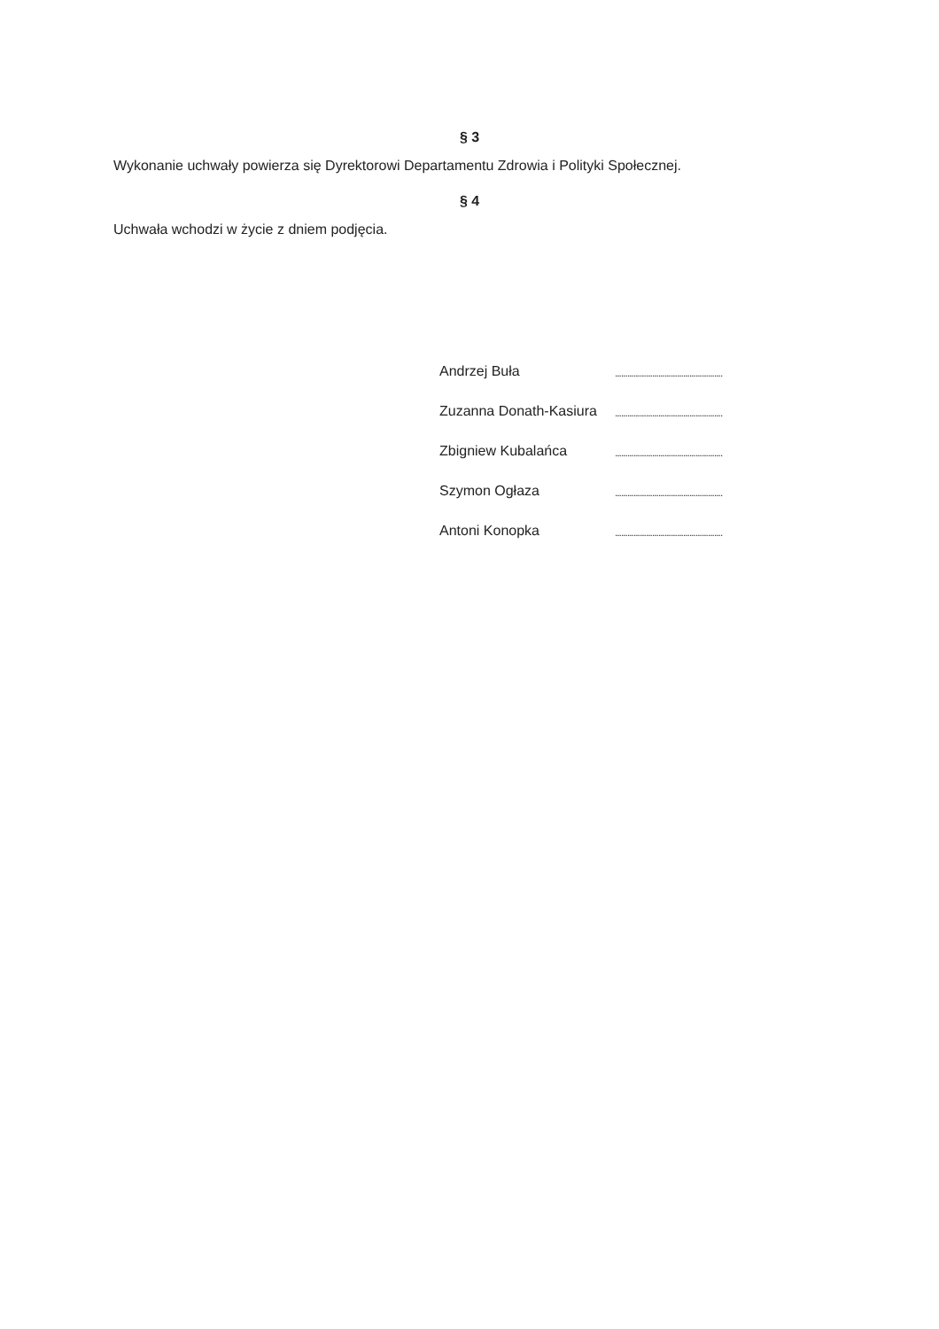§ 3
Wykonanie uchwały powierza się Dyrektorowi Departamentu Zdrowia i Polityki Społecznej.
§ 4
Uchwała wchodzi w życie z dniem podjęcia.
| Andrzej Buła | .................................................... |
| Zuzanna Donath-Kasiura | .................................................... |
| Zbigniew Kubalańca | .................................................... |
| Szymon Ogłaza | .................................................... |
| Antoni Konopka | .................................................... |